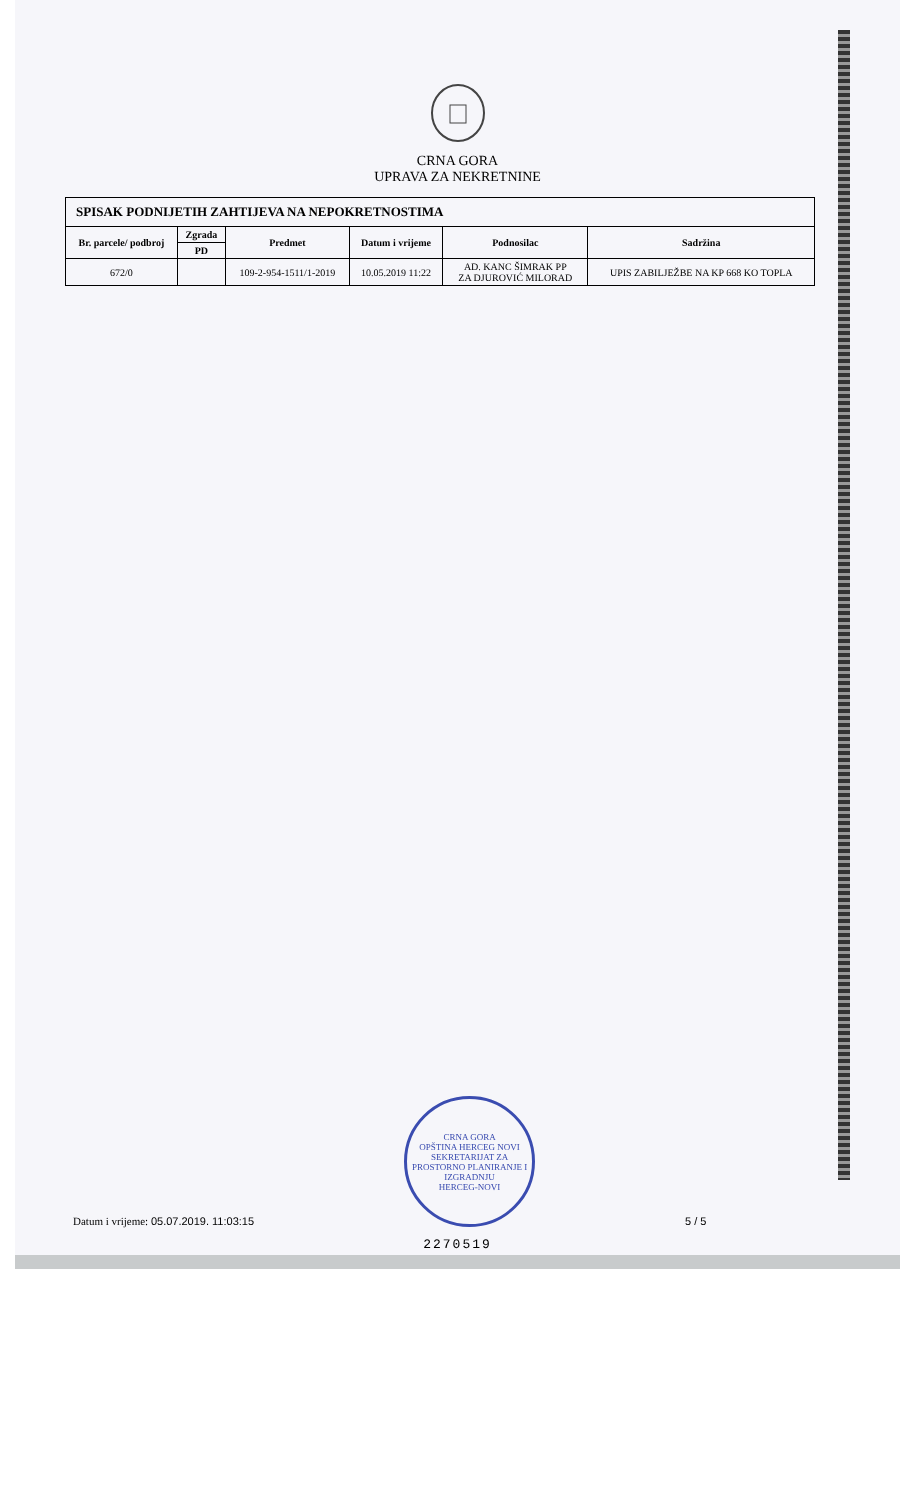CRNA GORA
UPRAVA ZA NEKRETNINE
| SPISAK PODNIJETIH ZAHTIJEVA NA NEPOKRETNOSTIMA | | | | | |
| Br. parcele/ podbroj | Zgrada | Predmet | Datum i vrijeme | Podnosilac | Sadržina |
| | PD | | | | |
| 672/0 | | 109-2-954-1511/1-2019 | 10.05.2019 11:22 | AD. KANC ŠIMRAK PP ZA DJUROVIĆ MILORAD | UPIS ZABILJEŽBE NA KP 668 KO TOPLA |
Datum i vrijeme: 05.07.2019. 11:03:15
CRNA GORA
OPŠTINA HERCEG NOVI
SEKRETARIJAT ZA PROSTORNO PLANIRANJE I IZGRADNJU
HERCEG-NOVI
5 / 5
2270519